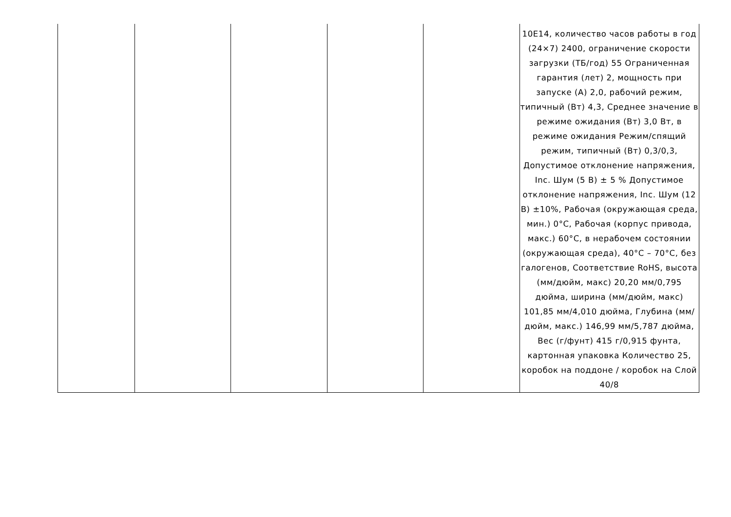| | | | | | 10E14, количество часов работы в год (24×7) 2400, ограничение скорости загрузки (ТБ/год) 55 Ограниченная гарантия (лет) 2, мощность при запуске (А) 2,0, рабочий режим, типичный (Вт) 4,3, Среднее значение в режиме ожидания (Вт) 3,0 Вт, в режиме ожидания Режим/спящий режим, типичный (Вт) 0,3/0,3, Допустимое отклонение напряжения, Inc. Шум (5 В) ± 5 % Допустимое отклонение напряжения, Inc. Шум (12 В) ±10%, Рабочая (окружающая среда, мин.) 0°C, Рабочая (корпус привода, макс.) 60°C, в нерабочем состоянии (окружающая среда), 40°C – 70°C, без галогенов, Соответствие RoHS, высота (мм/дюйм, макс) 20,20 мм/0,795 дюйма, ширина (мм/дюйм, макс) 101,85 мм/4,010 дюйма, Глубина (мм/дюйм, макс.) 146,99 мм/5,787 дюйма, Вес (г/фунт) 415 г/0,915 фунта, картонная упаковка Количество 25, коробок на поддоне / коробок на Слой 40/8 |